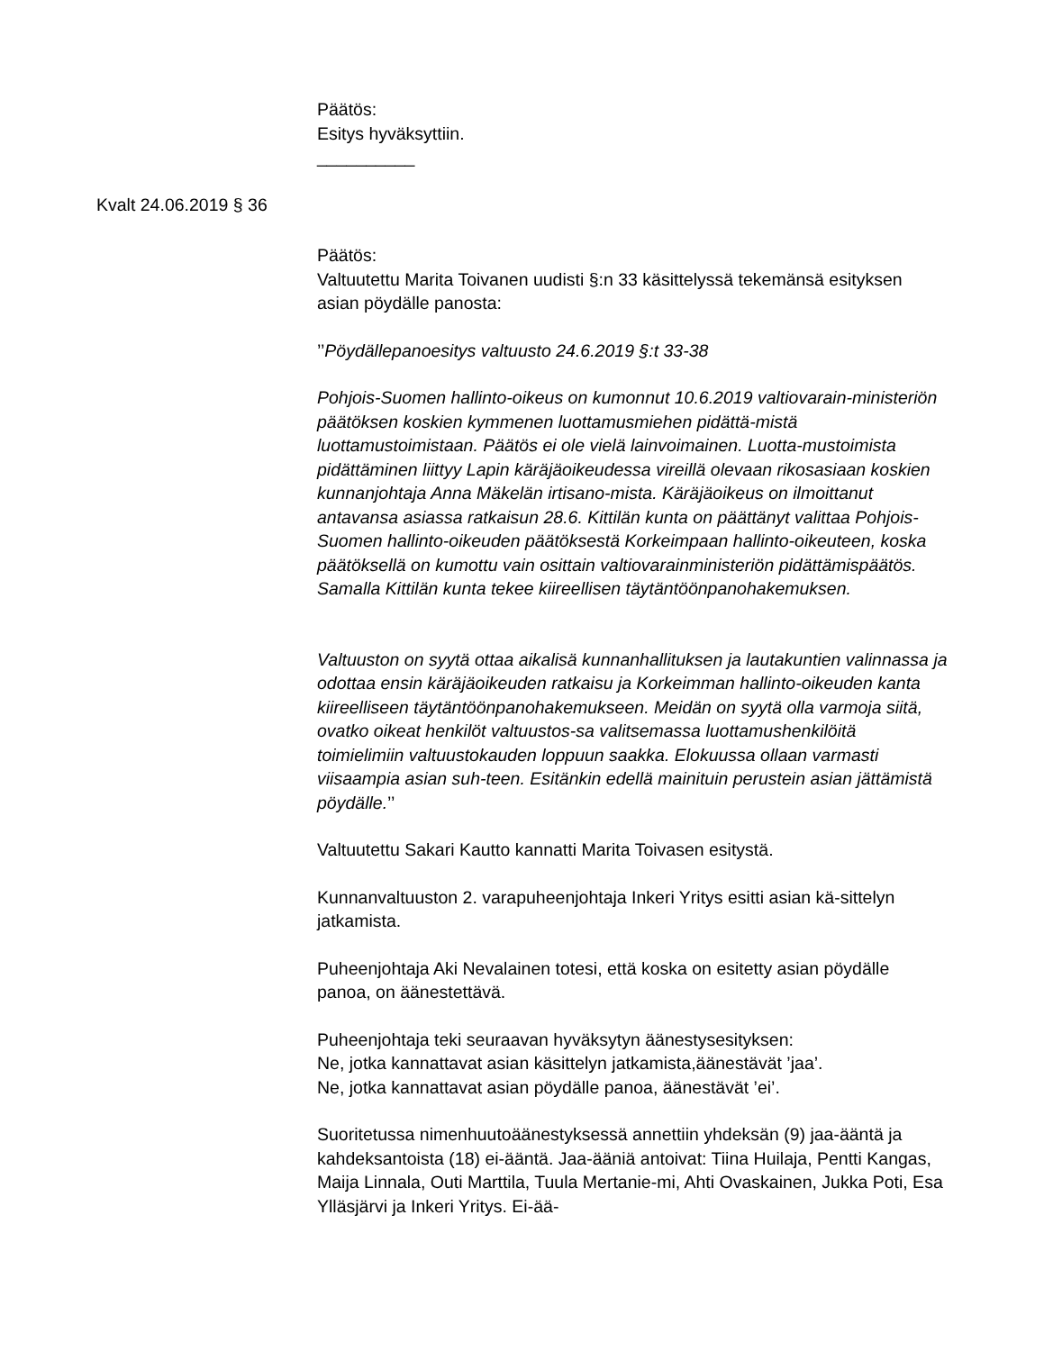Päätös:
Esitys hyväksyttiin.
__________
Kvalt 24.06.2019 § 36
Päätös:
Valtuutettu Marita Toivanen uudisti §:n 33 käsittelyssä tekemänsä esityksen asian pöydälle panosta:
’’Pöydällepanoesitys valtuusto 24.6.2019 §:t 33-38
Pohjois-Suomen hallinto-oikeus on kumonnut 10.6.2019 valtiovarain-ministeriön päätöksen koskien kymmenen luottamusmiehen pidättä-mistä luottamustoimistaan. Päätös ei ole vielä lainvoimainen. Luotta-mustoimista pidättäminen liittyy Lapin käräjäoikeudessa vireillä olevaan rikosasiaan koskien kunnanjohtaja Anna Mäkelän irtisano-mista. Käräjäoikeus on ilmoittanut antavansa asiassa ratkaisun 28.6. Kittilän kunta on päättänyt valittaa Pohjois-Suomen hallinto-oikeuden päätöksestä Korkeimpaan hallinto-oikeuteen, koska päätöksellä on kumottu vain osittain valtiovarainministeriön pidättämispäätös. Samalla Kittilän kunta tekee kiireellisen täytäntöönpanohakemuksen.
Valtuuston on syytä ottaa aikalisä kunnanhallituksen ja lautakuntien valinnassa ja odottaa ensin käräjäoikeuden ratkaisu ja Korkeimman hallinto-oikeuden kanta kiireelliseen täytäntöönpanohakemukseen. Meidän on syytä olla varmoja siitä, ovatko oikeat henkilöt valtuustos-sa valitsemassa luottamushenkilöitä toimielimiin valtuustokauden loppuun saakka. Elokuussa ollaan varmasti viisaampia asian suh-teen. Esitänkin edellä mainituin perustein asian jättämistä pöydälle.’’
Valtuutettu Sakari Kautto kannatti Marita Toivasen esitystä.
Kunnanvaltuuston 2. varapuheenjohtaja Inkeri Yritys esitti asian kä-sittelyn jatkamista.
Puheenjohtaja Aki Nevalainen totesi, että koska on esitetty asian pöydälle panoa, on äänestettävä.
Puheenjohtaja teki seuraavan hyväksytyn äänestysesityksen:
Ne, jotka kannattavat asian käsittelyn jatkamista,äänestävät ’jaa’.
Ne, jotka kannattavat asian pöydälle panoa, äänestävät ’ei’.
Suoritetussa nimenhuutoäänestyksessä annettiin yhdeksän (9) jaa-ääntä ja kahdeksantoista (18) ei-ääntä. Jaa-ääniä antoivat: Tiina Huilaja, Pentti Kangas, Maija Linnala, Outi Marttila, Tuula Mertanie-mi, Ahti Ovaskainen, Jukka Poti, Esa Ylläsjärvi ja Inkeri Yritys. Ei-ää-